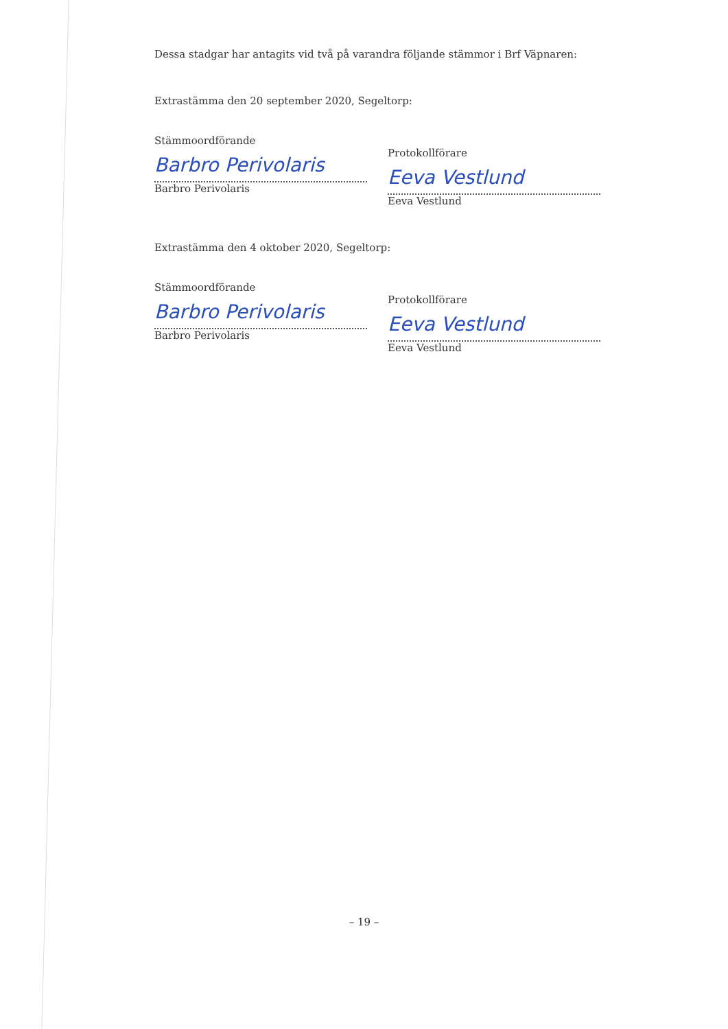Dessa stadgar har antagits vid två på varandra följande stämmor i Brf Väpnaren:
Extrastämma den 20 september 2020, Segeltorp:
Stämmoordförande
Barbro Perivolaris
Barbro Perivolaris
Protokollförare
Eeva Vestlund
Eeva Vestlund
Extrastämma den 4 oktober 2020, Segeltorp:
Stämmoordförande
Barbro Perivolaris
Barbro Perivolaris
Protokollförare
Eeva Vestlund
Eeva Vestlund
– 19 –